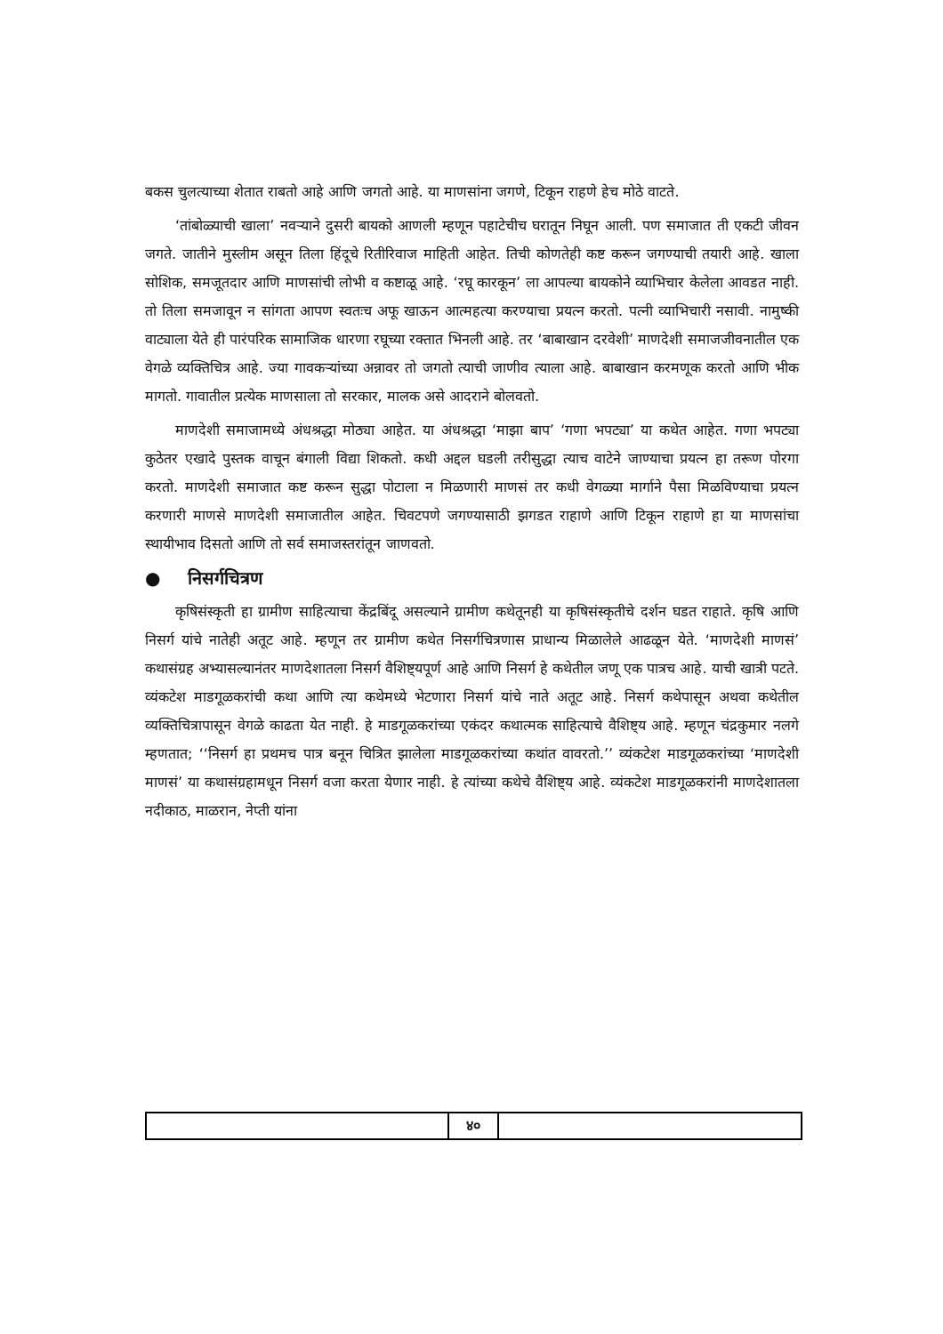बकस चुलत्याच्या शेतात राबतो आहे आणि जगतो आहे. या माणसांना जगणे, टिकून राहणे हेच मोठे वाटते.
‘तांबोळ्याची खाला’ नवऱ्याने दुसरी बायको आणली म्हणून पहाटेचीच घरातून निघून आली. पण समाजात ती एकटी जीवन जगते. जातीने मुस्लीम असून तिला हिंदूचे रितीरिवाज माहिती आहेत. तिची कोणतेही कष्ट करून जगण्याची तयारी आहे. खाला सोशिक, समजूतदार आणि माणसांची लोभी व कष्टाळू आहे. ‘रघू कारकून’ ला आपल्या बायकोने व्याभिचार केलेला आवडत नाही. तो तिला समजावून न सांगता आपण स्वतःच अफू खाऊन आत्महत्या करण्याचा प्रयत्न करतो. पत्नी व्याभिचारी नसावी. नामुष्की वाट्याला येते ही पारंपरिक सामाजिक धारणा रघूच्या रक्तात भिनली आहे. तर ‘बाबाखान दरवेशी’ माणदेशी समाजजीवनातील एक वेगळे व्यक्तिचित्र आहे. ज्या गावकऱ्यांच्या अन्नावर तो जगतो त्याची जाणीव त्याला आहे. बाबाखान करमणूक करतो आणि भीक मागतो. गावातील प्रत्येक माणसाला तो सरकार, मालक असे आदराने बोलवतो.
माणदेशी समाजामध्ये अंधश्रद्धा मोठ्या आहेत. या अंधश्रद्धा ‘माझा बाप’ ‘गणा भपट्या’ या कथेत आहेत. गणा भपट्या कुठेतर एखादे पुस्तक वाचून बंगाली विद्या शिकतो. कधी अद्दल घडली तरीसुद्धा त्याच वाटेने जाण्याचा प्रयत्न हा तरूण पोरगा करतो. माणदेशी समाजात कष्ट करून सुद्धा पोटाला न मिळणारी माणसं तर कधी वेगळ्या मार्गाने पैसा मिळविण्याचा प्रयत्न करणारी माणसे माणदेशी समाजातील आहेत. चिवटपणे जगण्यासाठी झगडत राहाणे आणि टिकून राहाणे हा या माणसांचा स्थायीभाव दिसतो आणि तो सर्व समाजस्तरांतून जाणवतो.
● निसर्गचित्रण
कृषिसंस्कृती हा ग्रामीण साहित्याचा केंद्रबिंदू असल्याने ग्रामीण कथेतूनही या कृषिसंस्कृतीचे दर्शन घडत राहाते. कृषि आणि निसर्ग यांचे नातेही अतूट आहे. म्हणून तर ग्रामीण कथेत निसर्गचित्रणास प्राधान्य मिळालेले आढळून येते. ‘माणदेशी माणसं’ कथासंग्रह अभ्यासल्यानंतर माणदेशातला निसर्ग वैशिष्ट्यपूर्ण आहे आणि निसर्ग हे कथेतील जणू एक पात्रच आहे. याची खात्री पटते. व्यंकटेश माडगूळकरांची कथा आणि त्या कथेमध्ये भेटणारा निसर्ग यांचे नाते अतूट आहे. निसर्ग कथेपासून अथवा कथेतील व्यक्तिचित्रापासून वेगळे काढता येत नाही. हे माडगूळकरांच्या एकंदर कथात्मक साहित्याचे वैशिष्ट्य आहे. म्हणून चंद्रकुमार नलगे म्हणतात; ‘‘निसर्ग हा प्रथमच पात्र बनून चित्रित झालेला माडगूळकरांच्या कथांत वावरतो.’’ व्यंकटेश माडगूळकरांच्या ‘माणदेशी माणसं’ या कथासंग्रहामधून निसर्ग वजा करता येणार नाही. हे त्यांच्या कथेचे वैशिष्ट्य आहे. व्यंकटेश माडगूळकरांनी माणदेशातला नदीकाठ, माळरान, नेप्ती यांना
४०